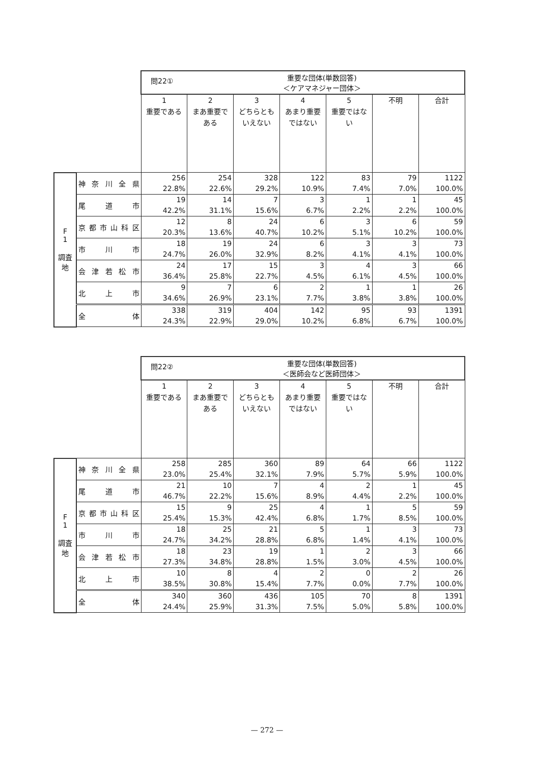| | | 問22① 重要な団体(単数回答) ＜ケアマネジャー団体＞ | | | | | | |
| | | 1 重要である | 2 まあ重要である | 3 どちらともいえない | 4 あまり重要ではない | 5 重要ではない | 不明 | 合計 |
| F 1 調査地 | 神奈川全県 | 256 22.8% | 254 22.6% | 328 29.2% | 122 10.9% | 83 7.4% | 79 7.0% | 1122 100.0% |
| | 尾道市 | 19 42.2% | 14 31.1% | 7 15.6% | 3 6.7% | 1 2.2% | 1 2.2% | 45 100.0% |
| | 京都市山科区 | 12 20.3% | 8 13.6% | 24 40.7% | 6 10.2% | 3 5.1% | 6 10.2% | 59 100.0% |
| | 市川市 | 18 24.7% | 19 26.0% | 24 32.9% | 6 8.2% | 3 4.1% | 3 4.1% | 73 100.0% |
| | 会津若松市 | 24 36.4% | 17 25.8% | 15 22.7% | 3 4.5% | 4 6.1% | 3 4.5% | 66 100.0% |
| | 北上市 | 9 34.6% | 7 26.9% | 6 23.1% | 2 7.7% | 1 3.8% | 1 3.8% | 26 100.0% |
| | 全体 | 338 24.3% | 319 22.9% | 404 29.0% | 142 10.2% | 95 6.8% | 93 6.7% | 1391 100.0% |
| | | 問22② 重要な団体(単数回答) ＜医師会など医師団体＞ | | | | | | |
| | | 1 重要である | 2 まあ重要である | 3 どちらともいえない | 4 あまり重要ではない | 5 重要ではない | 不明 | 合計 |
| F 1 調査地 | 神奈川全県 | 258 23.0% | 285 25.4% | 360 32.1% | 89 7.9% | 64 5.7% | 66 5.9% | 1122 100.0% |
| | 尾道市 | 21 46.7% | 10 22.2% | 7 15.6% | 4 8.9% | 2 4.4% | 1 2.2% | 45 100.0% |
| | 京都市山科区 | 15 25.4% | 9 15.3% | 25 42.4% | 4 6.8% | 1 1.7% | 5 8.5% | 59 100.0% |
| | 市川市 | 18 24.7% | 25 34.2% | 21 28.8% | 5 6.8% | 1 1.4% | 3 4.1% | 73 100.0% |
| | 会津若松市 | 18 27.3% | 23 34.8% | 19 28.8% | 1 1.5% | 2 3.0% | 3 4.5% | 66 100.0% |
| | 北上市 | 10 38.5% | 8 30.8% | 4 15.4% | 2 7.7% | 0 0.0% | 2 7.7% | 26 100.0% |
| | 全体 | 340 24.4% | 360 25.9% | 436 31.3% | 105 7.5% | 70 5.0% | 8 5.8% | 1391 100.0% |
— 272 —